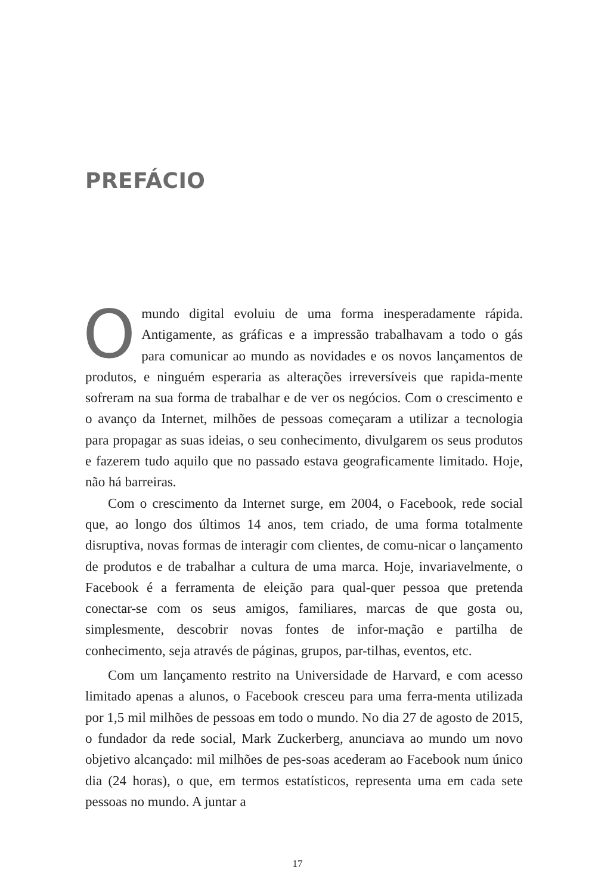PREFÁCIO
Omundo digital evoluiu de uma forma inesperadamente rápida. Antigamente, as gráficas e a impressão trabalhavam a todo o gás para comunicar ao mundo as novidades e os novos lançamentos de produtos, e ninguém esperaria as alterações irreversíveis que rapida-mente sofreram na sua forma de trabalhar e de ver os negócios. Com o crescimento e o avanço da Internet, milhões de pessoas começaram a utilizar a tecnologia para propagar as suas ideias, o seu conhecimento, divulgarem os seus produtos e fazerem tudo aquilo que no passado estava geograficamente limitado. Hoje, não há barreiras.
Com o crescimento da Internet surge, em 2004, o Facebook, rede social que, ao longo dos últimos 14 anos, tem criado, de uma forma totalmente disruptiva, novas formas de interagir com clientes, de comu-nicar o lançamento de produtos e de trabalhar a cultura de uma marca. Hoje, invariavelmente, o Facebook é a ferramenta de eleição para qual-quer pessoa que pretenda conectar-se com os seus amigos, familiares, marcas de que gosta ou, simplesmente, descobrir novas fontes de infor-mação e partilha de conhecimento, seja através de páginas, grupos, par-tilhas, eventos, etc.
Com um lançamento restrito na Universidade de Harvard, e com acesso limitado apenas a alunos, o Facebook cresceu para uma ferra-menta utilizada por 1,5 mil milhões de pessoas em todo o mundo. No dia 27 de agosto de 2015, o fundador da rede social, Mark Zuckerberg, anunciava ao mundo um novo objetivo alcançado: mil milhões de pes-soas acederam ao Facebook num único dia (24 horas), o que, em termos estatísticos, representa uma em cada sete pessoas no mundo. A juntar a
17